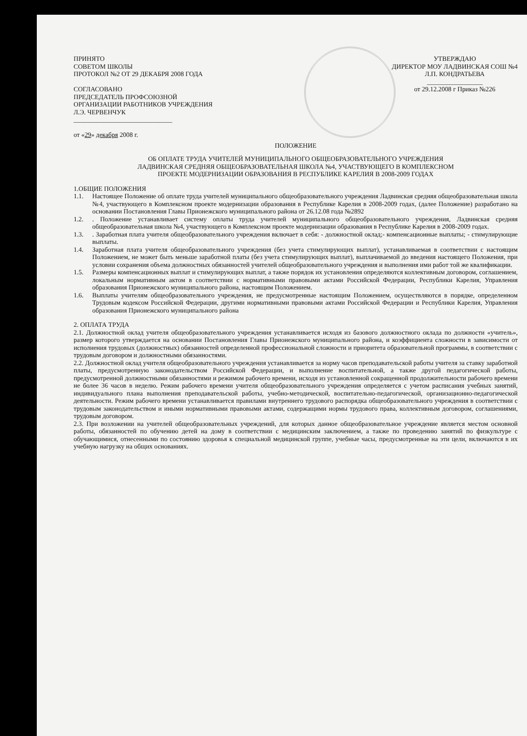ПРИНЯТО
СОВЕТОМ ШКОЛЫ
ПРОТОКОЛ №2 ОТ 29 ДЕКАБРЯ 2008 ГОДА
СОГЛАСОВАНО
ПРЕДСЕДАТЕЛЬ ПРОФСОЮЗНОЙ
ОРГАНИЗАЦИИ РАБОТНИКОВ УЧРЕЖДЕНИЯ
Л.Э. ЧЕРВЕНЧУК
______________________________
от «29» декабря 2008 г.
УТВЕРЖДАЮ
ДИРЕКТОР МОУ ЛАДВИНСКАЯ СОШ №4
Л.П. КОНДРАТЬЕВА
_________________
от 29.12.2008 г Приказ №226
ПОЛОЖЕНИЕ
ОБ ОПЛАТЕ ТРУДА УЧИТЕЛЕЙ МУНИЦИПАЛЬНОГО ОБЩЕОБРАЗОВАТЕЛЬНОГО УЧРЕЖДЕНИЯ
ЛАДВИНСКАЯ СРЕДНЯЯ ОБЩЕОБРАЗОВАТЕЛЬНАЯ ШКОЛА №4, УЧАСТВУЮЩЕГО В КОМПЛЕКСНОМ
ПРОЕКТЕ МОДЕРНИЗАЦИИ ОБРАЗОВАНИЯ В РЕСПУБЛИКЕ КАРЕЛИЯ В 2008-2009 ГОДАХ
1.ОБЩИЕ ПОЛОЖЕНИЯ
1.1. Настоящее Положение об оплате труда учителей муниципального общеобразовательного учреждения Ладвинская средняя общеобразовательная школа №4, участвующего в Комплексном проекте модернизации образования в Республике Карелия в 2008-2009 годах, (далее Положение) разработано на основании Постановления Главы Прионежского муниципального района от 26.12.08 года №2892
1.2. . Положение устанавливает систему оплаты труда учителей муниципального общеобразовательного учреждения, Ладвинская средняя общеобразовательная школа №4, участвующего в Комплексном проекте модернизации образования в Республике Карелия в 2008-2009 годах.
1.3. . Заработная плата учителя общеобразовательного учреждения включает в себя: - должностной оклад;- компенсационные выплаты; - стимулирующие выплаты.
1.4. Заработная плата учителя общеобразовательного учреждения (без учета стимулирующих выплат), устанавливаемая в соответствии с настоящим Положением, не может быть меньше заработной платы (без учета стимулирующих выплат), выплачиваемой до введения настоящего Положения, при условии сохранения объема должностных обязанностей учителей общеобразовательного учреждения и выполнения ими работ той же квалификации.
1.5. Размеры компенсационных выплат и стимулирующих выплат, а также порядок их установления определяются коллективным договором, соглашением, локальным нормативным актом в соответствии с нормативными правовыми актами Российской Федерации, Республики Карелия, Управления образования Прионежского муниципального района, настоящим Положением.
1.6. Выплаты учителям общеобразовательного учреждения, не предусмотренные настоящим Положением, осуществляются в порядке, определенном Трудовым кодексом Российской Федерации, другими нормативными правовыми актами Российской Федерации и Республики Карелия, Управления образования Прионежского муниципального района
2. ОПЛАТА ТРУДА
2.1. Должностной оклад учителя общеобразовательного учреждения устанавливается исходя из базового должностного оклада по должности «учитель», размер которого утверждается на основании Постановления Главы Прионежского муниципального района, и коэффициента сложности в зависимости от исполнения трудовых (должностных) обязанностей определенной профессиональной сложности и приоритета образовательной программы, в соответствии с трудовым договором и должностными обязанностями.
2.2. Должностной оклад учителя общеобразовательного учреждения устанавливается за норму часов преподавательской работы учителя за ставку заработной платы, предусмотренную законодательством Российской Федерации, и выполнение воспитательной, а также другой педагогической работы, предусмотренной должностными обязанностями и режимом рабочего времени, исходя из установленной сокращенной продолжительности рабочего времени не более 36 часов в неделю. Режим рабочего времени учителя общеобразовательного учреждения определяется с учетом расписания учебных занятий, индивидуального плана выполнения преподавательской работы, учебно-методической, воспитательно-педагогической, организационно-педагогической деятельности. Режим рабочего времени устанавливается правилами внутреннего трудового распорядка общеобразовательного учреждения в соответствии с трудовым законодательством и иными нормативными правовыми актами, содержащими нормы трудового права, коллективным договором, соглашениями, трудовым договором.
2.3. При возложении на учителей общеобразовательных учреждений, для которых данное общеобразовательное учреждение является местом основной работы, обязанностей по обучению детей на дому в соответствии с медицинским заключением, а также по проведению занятий по физкультуре с обучающимися, отнесенными по состоянию здоровья к специальной медицинской группе, учебные часы, предусмотренные на эти цели, включаются в их учебную нагрузку на общих основаниях.